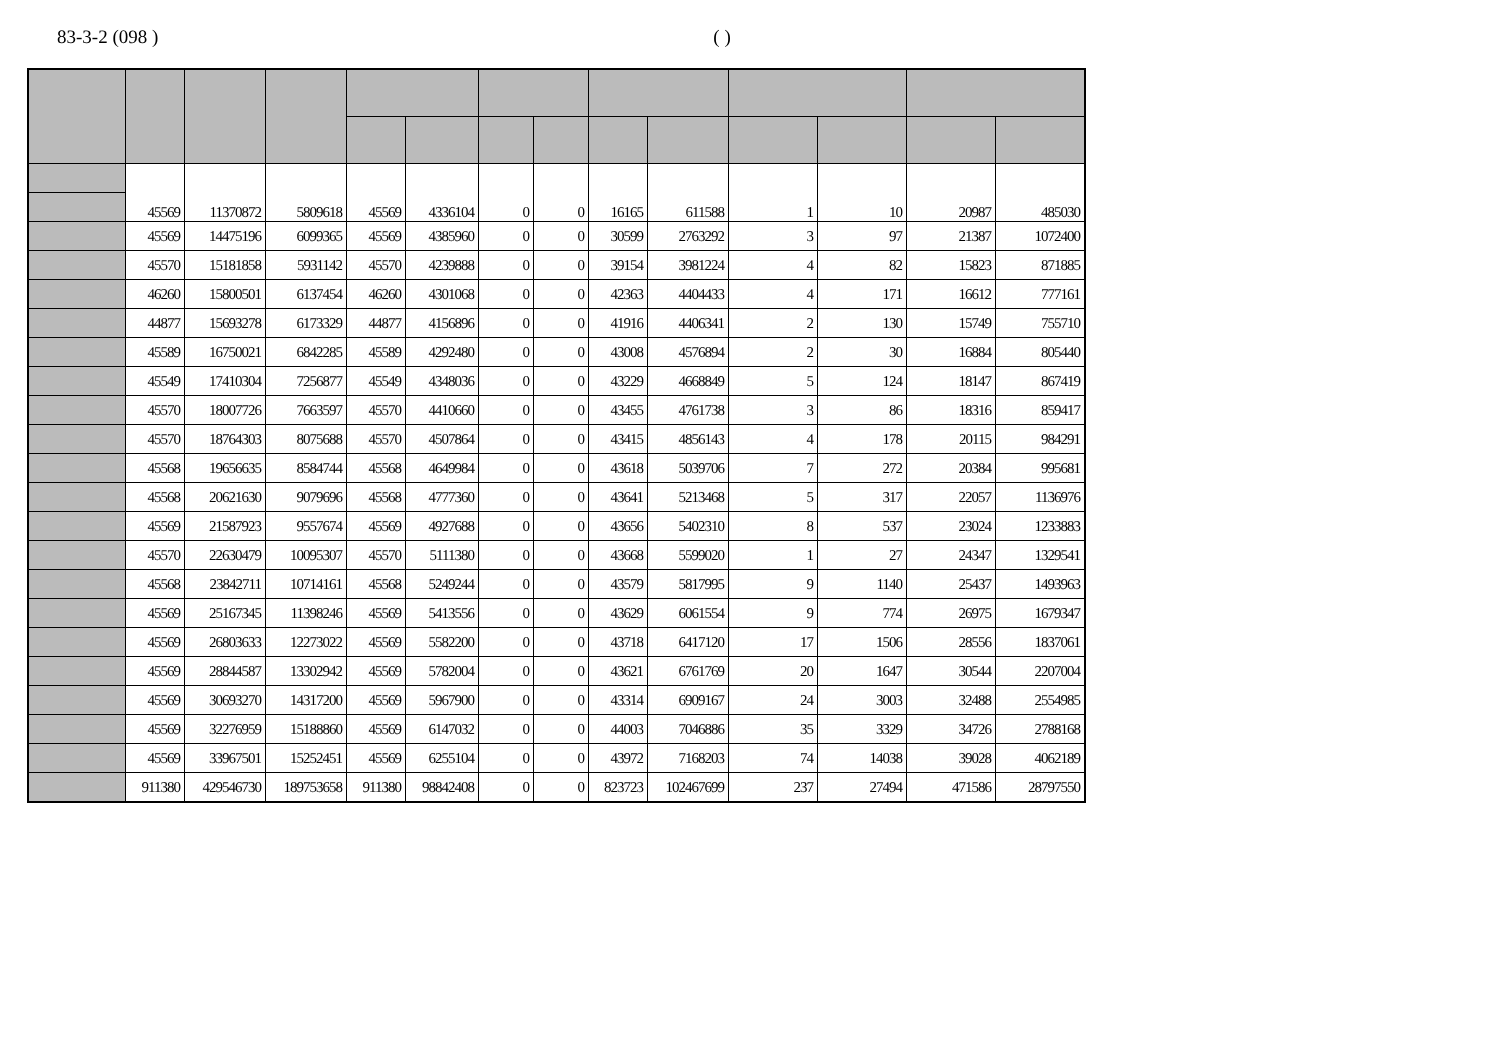83-3-2 (098 ) ( )
| | 45569 | 11370872 | 5809618 | 45569 | 4336104 | 0 | 0 | 16165 | 611588 | 1 | 10 | 20987 | 485030 |
| | 45569 | 14475196 | 6099365 | 45569 | 4385960 | 0 | 0 | 30599 | 2763292 | 3 | 97 | 21387 | 1072400 |
| | 45570 | 15181858 | 5931142 | 45570 | 4239888 | 0 | 0 | 39154 | 3981224 | 4 | 82 | 15823 | 871885 |
| | 46260 | 15800501 | 6137454 | 46260 | 4301068 | 0 | 0 | 42363 | 4404433 | 4 | 171 | 16612 | 777161 |
| | 44877 | 15693278 | 6173329 | 44877 | 4156896 | 0 | 0 | 41916 | 4406341 | 2 | 130 | 15749 | 755710 |
| | 45589 | 16750021 | 6842285 | 45589 | 4292480 | 0 | 0 | 43008 | 4576894 | 2 | 30 | 16884 | 805440 |
| | 45549 | 17410304 | 7256877 | 45549 | 4348036 | 0 | 0 | 43229 | 4668849 | 5 | 124 | 18147 | 867419 |
| | 45570 | 18007726 | 7663597 | 45570 | 4410660 | 0 | 0 | 43455 | 4761738 | 3 | 86 | 18316 | 859417 |
| | 45570 | 18764303 | 8075688 | 45570 | 4507864 | 0 | 0 | 43415 | 4856143 | 4 | 178 | 20115 | 984291 |
| | 45568 | 19656635 | 8584744 | 45568 | 4649984 | 0 | 0 | 43618 | 5039706 | 7 | 272 | 20384 | 995681 |
| | 45568 | 20621630 | 9079696 | 45568 | 4777360 | 0 | 0 | 43641 | 5213468 | 5 | 317 | 22057 | 1136976 |
| | 45569 | 21587923 | 9557674 | 45569 | 4927688 | 0 | 0 | 43656 | 5402310 | 8 | 537 | 23024 | 1233883 |
| | 45570 | 22630479 | 10095307 | 45570 | 5111380 | 0 | 0 | 43668 | 5599020 | 1 | 27 | 24347 | 1329541 |
| | 45568 | 23842711 | 10714161 | 45568 | 5249244 | 0 | 0 | 43579 | 5817995 | 9 | 1140 | 25437 | 1493963 |
| | 45569 | 25167345 | 11398246 | 45569 | 5413556 | 0 | 0 | 43629 | 6061554 | 9 | 774 | 26975 | 1679347 |
| | 45569 | 26803633 | 12273022 | 45569 | 5582200 | 0 | 0 | 43718 | 6417120 | 17 | 1506 | 28556 | 1837061 |
| | 45569 | 28844587 | 13302942 | 45569 | 5782004 | 0 | 0 | 43621 | 6761769 | 20 | 1647 | 30544 | 2207004 |
| | 45569 | 30693270 | 14317200 | 45569 | 5967900 | 0 | 0 | 43314 | 6909167 | 24 | 3003 | 32488 | 2554985 |
| | 45569 | 32276959 | 15188860 | 45569 | 6147032 | 0 | 0 | 44003 | 7046886 | 35 | 3329 | 34726 | 2788168 |
| | 45569 | 33967501 | 15252451 | 45569 | 6255104 | 0 | 0 | 43972 | 7168203 | 74 | 14038 | 39028 | 4062189 |
| | 911380 | 429546730 | 189753658 | 911380 | 98842408 | 0 | 0 | 823723 | 102467699 | 237 | 27494 | 471586 | 28797550 |